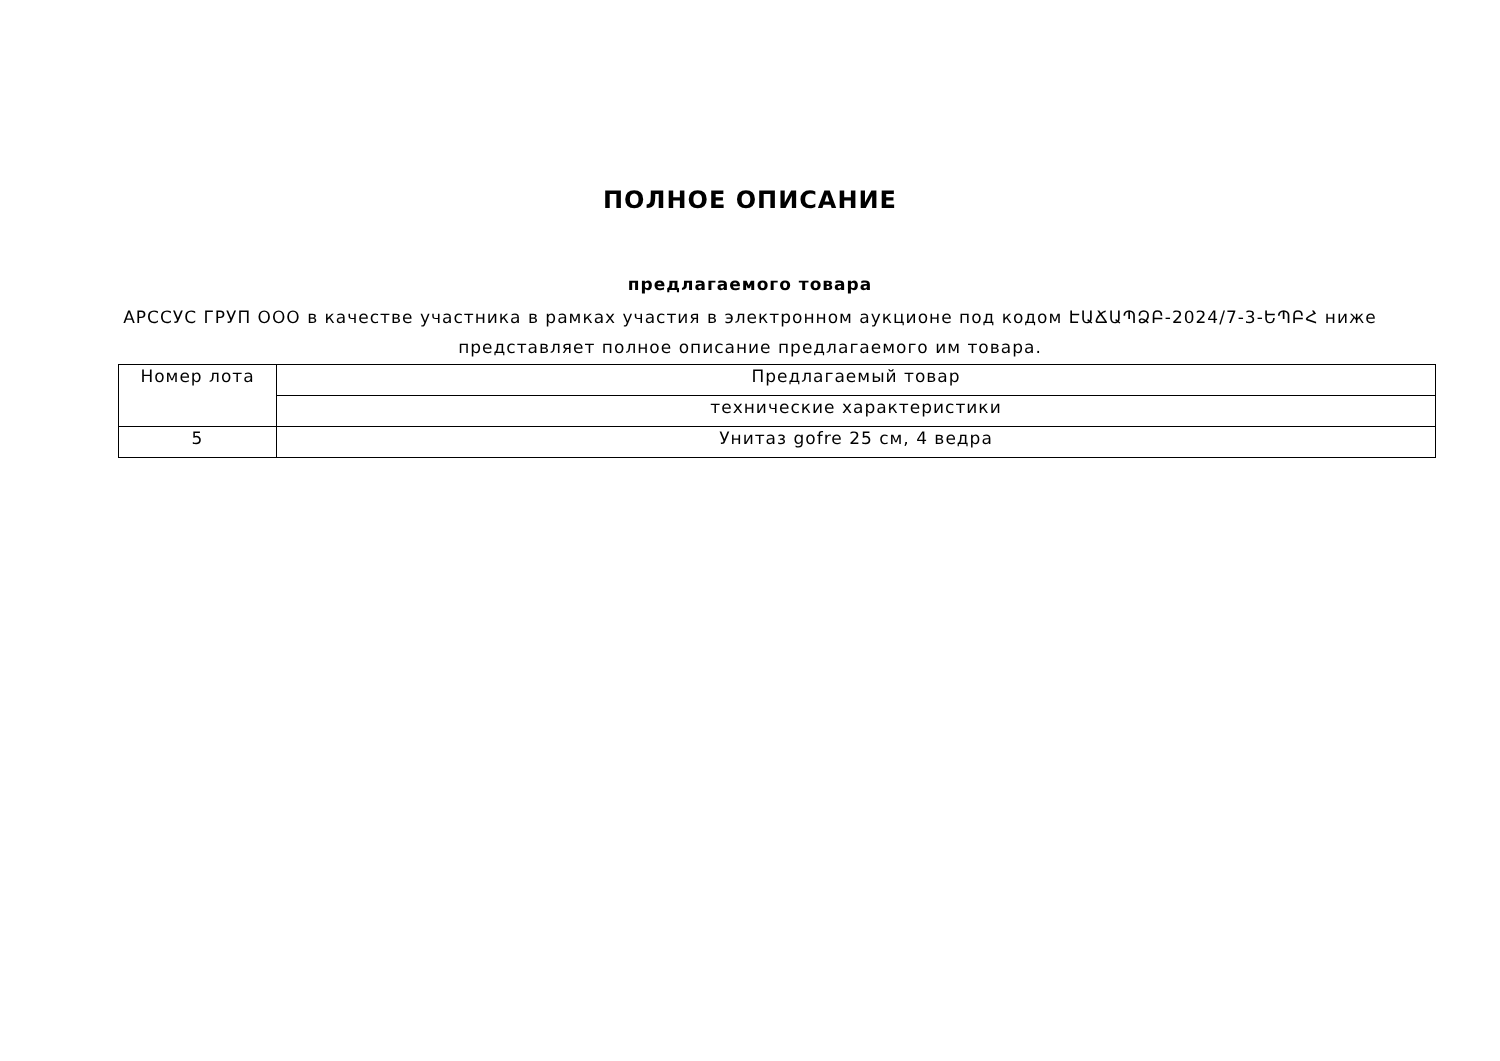ПОЛНОЕ ОПИСАНИЕ
предлагаемого товара
АРССУС ГРУП ООО в качестве участника в рамках участия в электронном аукционе под кодом ԷԱՃԱՊՁԲ-2024/7-3-ԵՊԲՀ ниже представляет полное описание предлагаемого им товара.
| Номер лота | Предлагаемый товар |
| | технические характеристики |
| 5 | Унитаз gofre 25 см, 4 ведра |